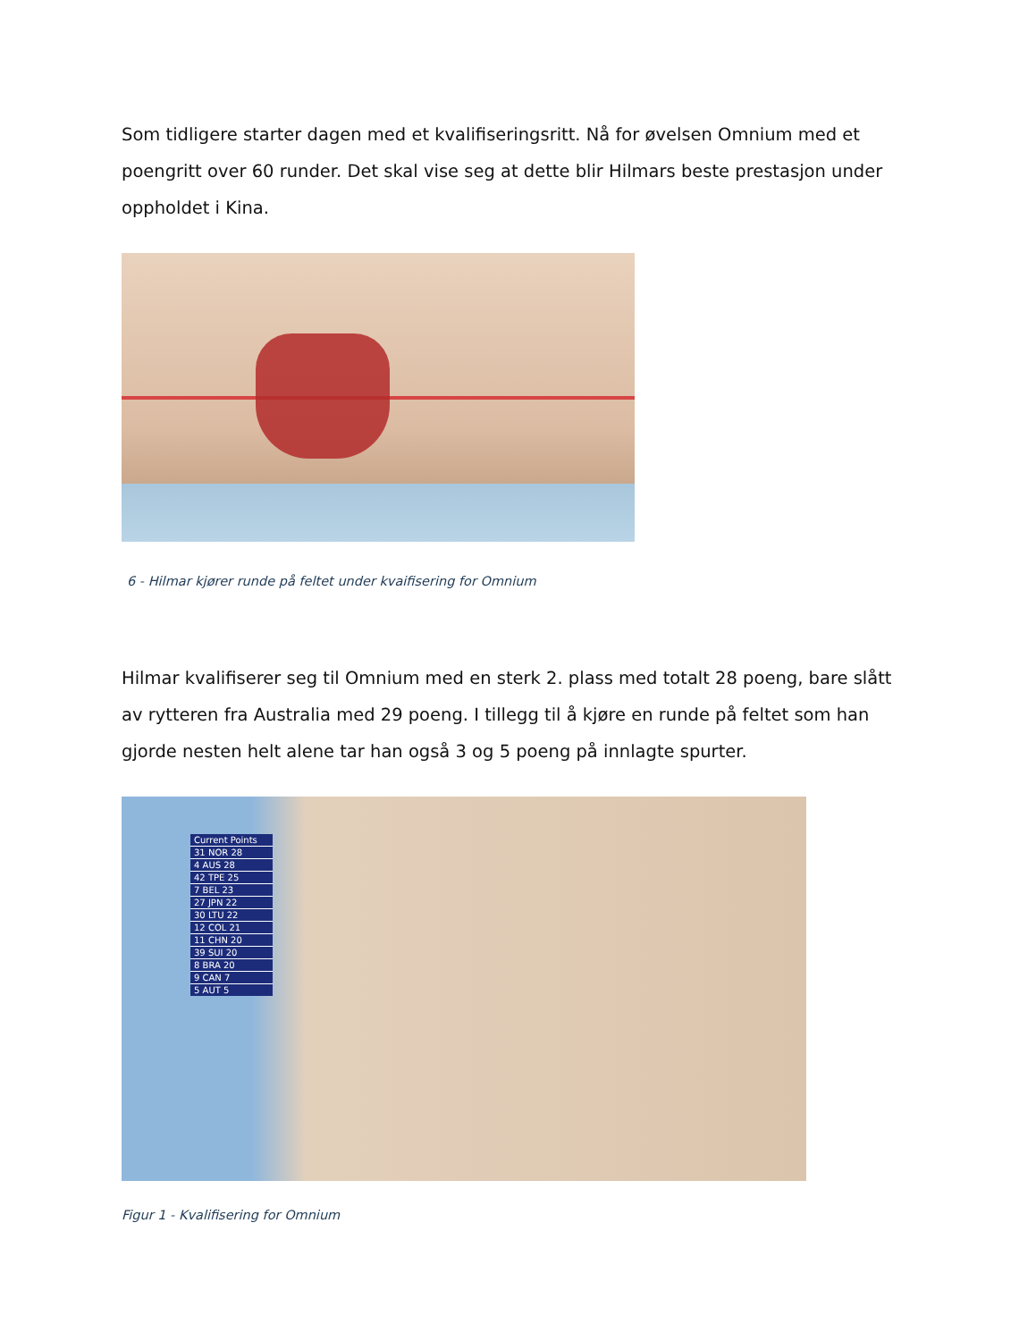Som tidligere starter dagen med et kvalifiseringsritt. Nå for øvelsen Omnium med et poengritt over 60 runder. Det skal vise seg at dette blir Hilmars beste prestasjon under oppholdet i Kina.
6 - Hilmar kjører runde på feltet under kvaifisering for Omnium
Hilmar kvalifiserer seg til Omnium med en sterk 2. plass med totalt 28 poeng, bare slått av rytteren fra Australia med 29 poeng. I tillegg til å kjøre en runde på feltet som han gjorde nesten helt alene tar han også 3 og 5 poeng på innlagte spurter.
Current Points
31 NOR 28
4 AUS 28
42 TPE 25
7 BEL 23
27 JPN 22
30 LTU 22
12 COL 21
11 CHN 20
39 SUI 20
8 BRA 20
9 CAN 7
5 AUT 5
Figur 1 - Kvalifisering for Omnium